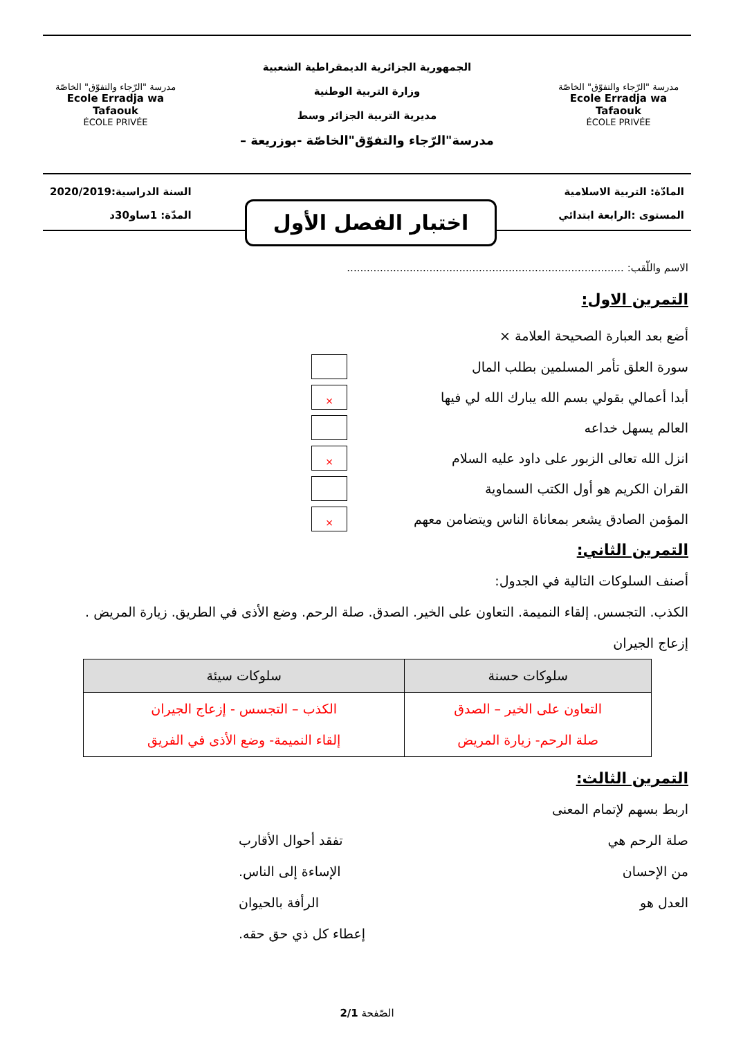مدرسة "الرّجاء والتفوّق" الخاصّة
Ecole Erradja wa Tafaouk
ÉCOLE PRIVÉE
الجمهورية الجزائرية الديمقراطية الشعبية
وزارة التربية الوطنية
مديرية التربية الجزائر وسط
مدرسة"الرّجاء والتفوّق"الخاصّة -بوزريعة –
مدرسة "الرّجاء والتفوّق" الخاصّة
Ecole Erradja wa Tafaouk
ÉCOLE PRIVÉE
المادّة: التربية الاسلامية
المستوى :الرابعة ابتدائي
السنة الدراسية:2020/2019
المدّة: 1ساو30د
اختبار الفصل الأول
الاسم واللّقب: ....................................................................................
التمرين الاول:
أضع بعد العبارة الصحيحة العلامة ×
سورة العلق تأمر المسلمين بطلب المال
أبدا أعمالي بقولي بسم الله يبارك الله لي فيها
×
العالم يسهل خداعه
انزل الله تعالى الزبور على داود عليه السلام
×
القران الكريم هو أول الكتب السماوية
المؤمن الصادق يشعر بمعاناة الناس ويتضامن معهم
×
التمرين الثاني:
أصنف السلوكات التالية في الجدول:
الكذب. التجسس. إلقاء النميمة. التعاون على الخير. الصدق. صلة الرحم. وضع الأذى في الطريق. زيارة المريض . إزعاج الجيران
| سلوكات حسنة | سلوكات سيئة |
| --- | --- |
| التعاون على الخير – الصدق صلة الرحم- زيارة المريض | الكذب – التجسس - إزعاج الجيران إلقاء النميمة- وضع الأذى في الفريق |
التمرين الثالث:
اربط بسهم لإتمام المعنى
صلة الرحم هي تفقد أحوال الأقارب
من الإحسان الإساءة إلى الناس.
العدل هو الرأفة بالحيوان
إعطاء كل ذي حق حقه.
الصّفحة 2/1